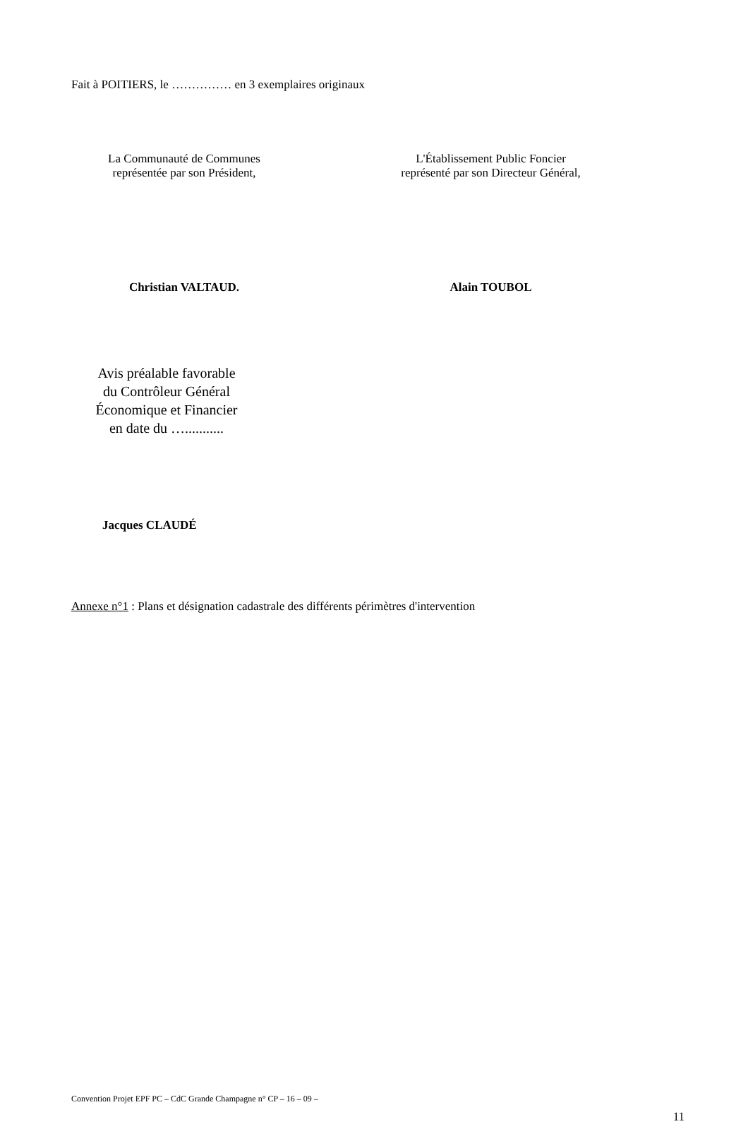Fait à POITIERS, le …………… en 3 exemplaires originaux
La Communauté de Communes
représentée par son Président,
L'Établissement Public Foncier
représenté par son Directeur Général,
Christian VALTAUD. Alain TOUBOL
Avis préalable favorable
du Contrôleur Général
Économique et Financier
en date du …...........
Jacques CLAUDÉ
Annexe n°1 : Plans et désignation cadastrale des différents périmètres d'intervention
Convention Projet EPF PC – CdC Grande Champagne n° CP – 16 – 09 –
11